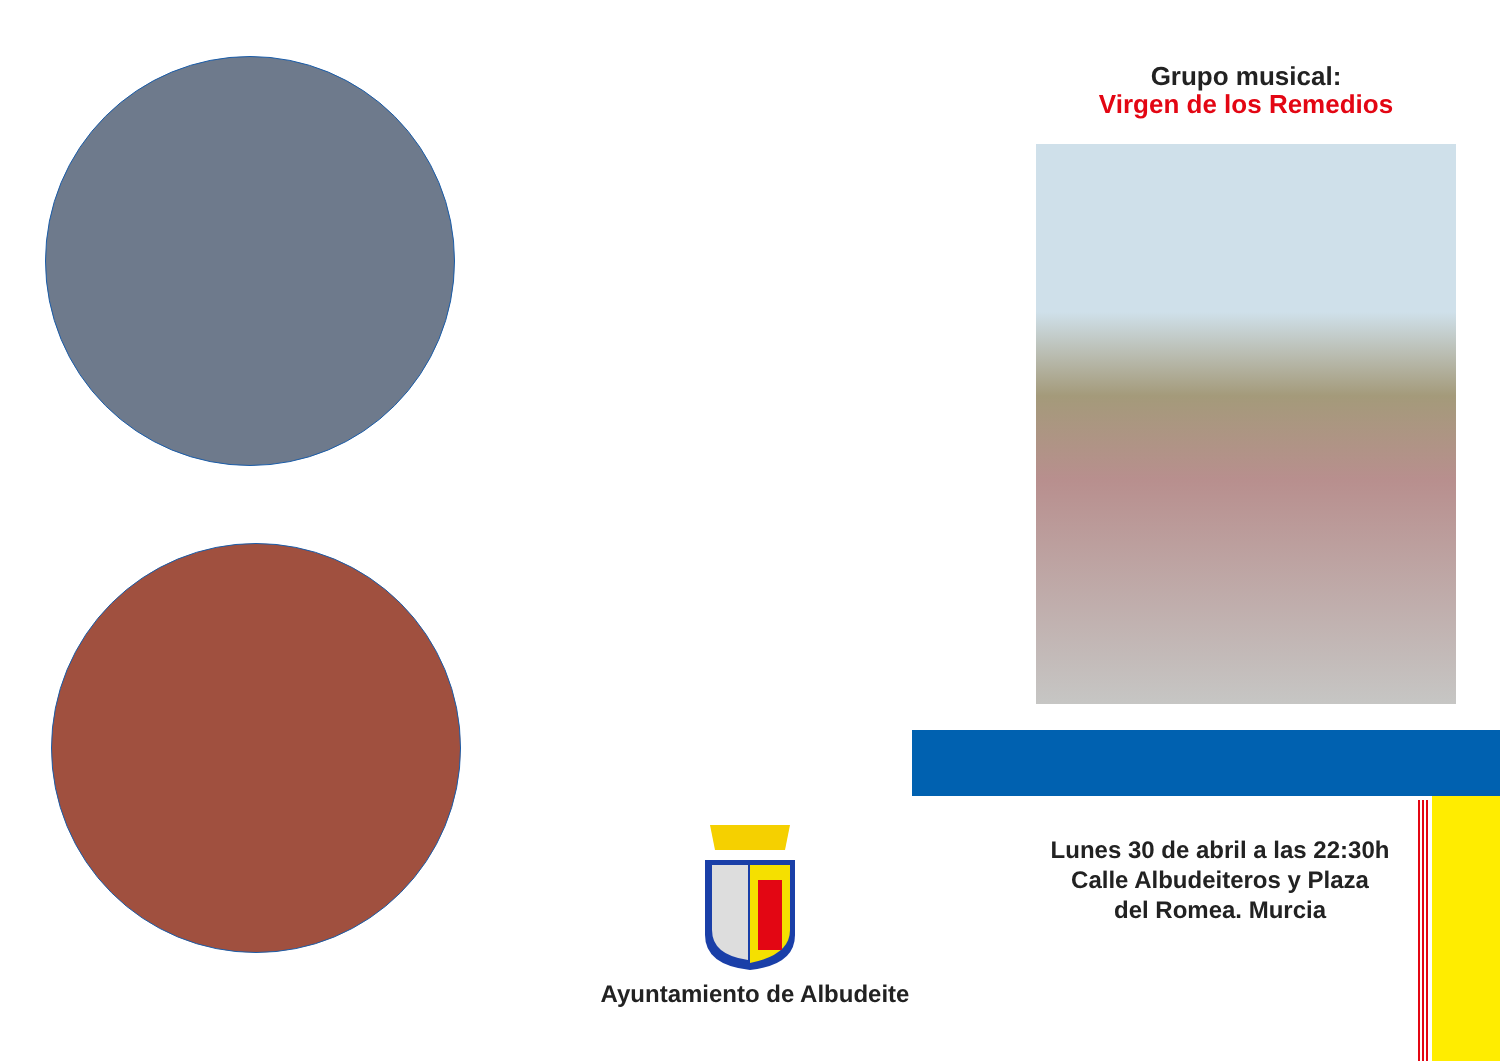Grupo musical:
Virgen de los Remedios
Ayuntamiento de Albudeite
Lunes 30 de abril a las 22:30h
Calle Albudeiteros y Plaza
del Romea. Murcia